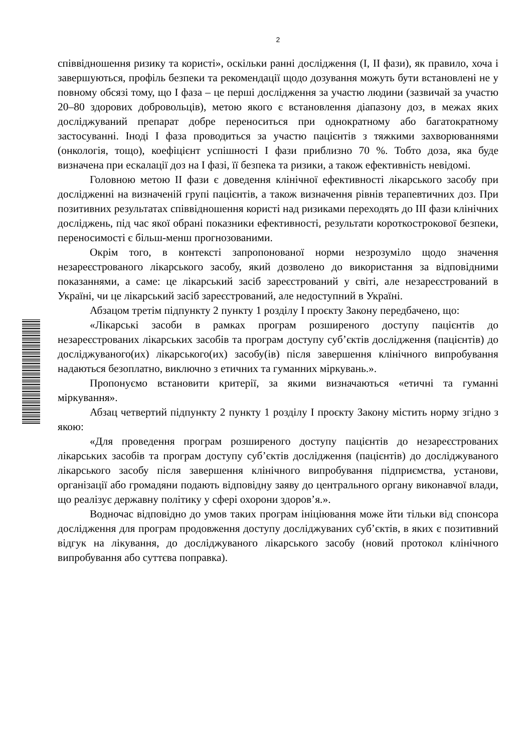2
співвідношення ризику та користі», оскільки ранні дослідження (I, II фази), як правило, хоча і завершуються, профіль безпеки та рекомендації щодо дозування можуть бути встановлені не у повному обсязі тому, що I фаза – це перші дослідження за участю людини (зазвичай за участю 20–80 здорових добровольців), метою якого є встановлення діапазону доз, в межах яких досліджуваний препарат добре переноситься при однократному або багатократному застосуванні. Іноді I фаза проводиться за участю пацієнтів з тяжкими захворюваннями (онкологія, тощо), коефіцієнт успішності I фази приблизно 70 %. Тобто доза, яка буде визначена при ескалації доз на I фазі, її безпека та ризики, а також ефективність невідомі.
Головною метою II фази є доведення клінічної ефективності лікарського засобу при дослідженні на визначеній групі пацієнтів, а також визначення рівнів терапевтичних доз. При позитивних результатах співвідношення користі над ризиками переходять до III фази клінічних досліджень, під час якої обрані показники ефективності, результати короткострокової безпеки, переносимості є більш-менш прогнозованими.
Окрім того, в контексті запропонованої норми незрозуміло щодо значення незареєстрованого лікарського засобу, який дозволено до використання за відповідними показаннями, а саме: це лікарський засіб зареєстрований у світі, але незареєстрований в Україні, чи це лікарський засіб зареєстрований, але недоступний в Україні.
Абзацом третім підпункту 2 пункту 1 розділу I проєкту Закону передбачено, що:
«Лікарські засоби в рамках програм розширеного доступу пацієнтів до незареєстрованих лікарських засобів та програм доступу суб’єктів дослідження (пацієнтів) до досліджуваного(их) лікарського(их) засобу(ів) після завершення клінічного випробування надаються безоплатно, виключно з етичних та гуманних міркувань.».
Пропонуємо встановити критерії, за якими визначаються «етичні та гуманні міркування».
Абзац четвертий підпункту 2 пункту 1 розділу I проєкту Закону містить норму згідно з якою:
«Для проведення програм розширеного доступу пацієнтів до незареєстрованих лікарських засобів та програм доступу суб’єктів дослідження (пацієнтів) до досліджуваного лікарського засобу після завершення клінічного випробування підприємства, установи, організації або громадяни подають відповідну заяву до центрального органу виконавчої влади, що реалізує державну політику у сфері охорони здоров’я.».
Водночас відповідно до умов таких програм ініціювання може йти тільки від спонсора дослідження для програм продовження доступу досліджуваних суб’єктів, в яких є позитивний відгук на лікування, до досліджуваного лікарського засобу (новий протокол клінічного випробування або суттєва поправка).